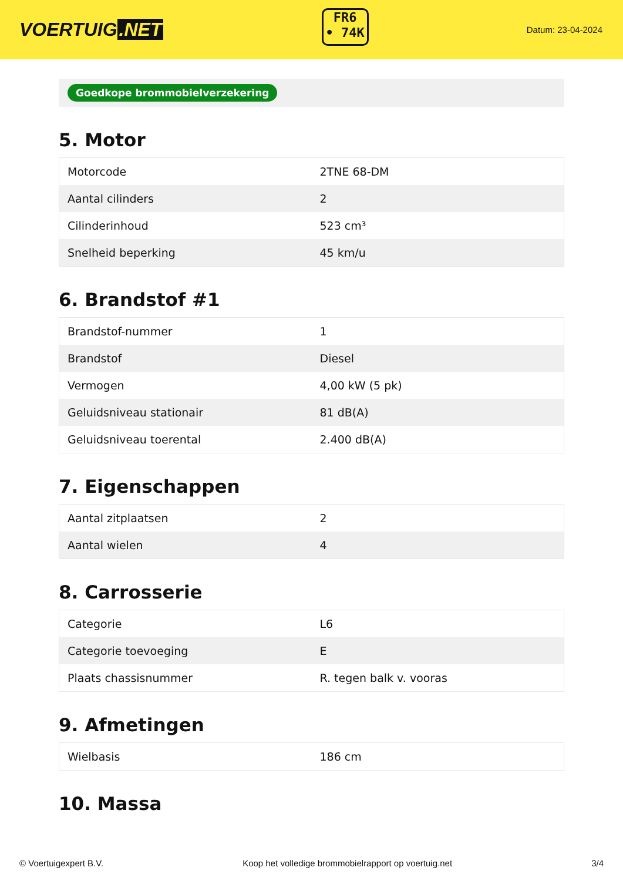VOERTUIG.NET
FR6
• 74K
Datum: 23-04-2024
Goedkope brommobielverzekering
5. Motor
| Motorcode | 2TNE 68-DM |
| Aantal cilinders | 2 |
| Cilinderinhoud | 523 cm³ |
| Snelheid beperking | 45 km/u |
6. Brandstof #1
| Brandstof-nummer | 1 |
| Brandstof | Diesel |
| Vermogen | 4,00 kW (5 pk) |
| Geluidsniveau stationair | 81 dB(A) |
| Geluidsniveau toerental | 2.400 dB(A) |
7. Eigenschappen
| Aantal zitplaatsen | 2 |
| Aantal wielen | 4 |
8. Carrosserie
| Categorie | L6 |
| Categorie toevoeging | E |
| Plaats chassisnummer | R. tegen balk v. vooras |
9. Afmetingen
| Wielbasis | 186 cm |
10. Massa
© Voertuigexpert B.V. Koop het volledige brommobielrapport op voertuig.net 3/4